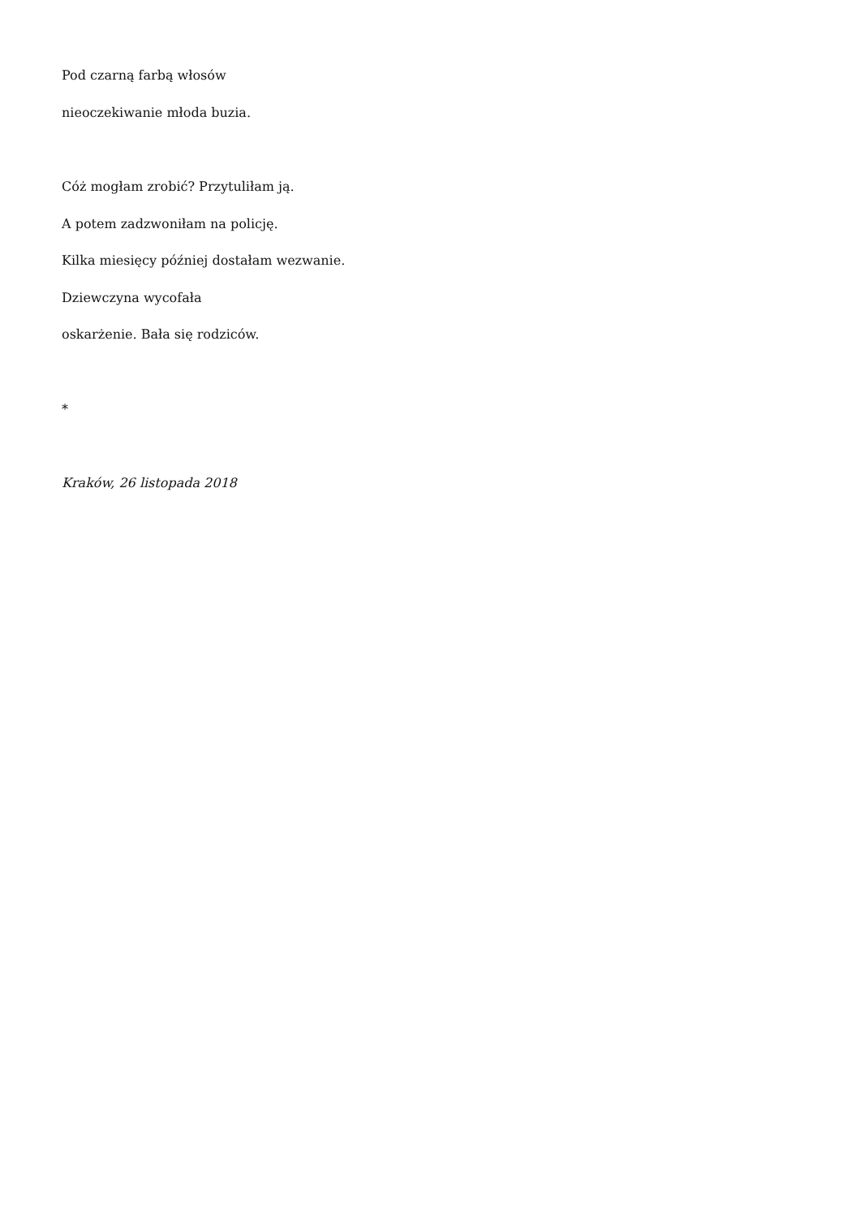Pod czarną farbą włosów
nieoczekiwanie młoda buzia.
Cóż mogłam zrobić? Przytuliłam ją.
A potem zadzwoniłam na policję.
Kilka miesięcy później dostałam wezwanie.
Dziewczyna wycofała
oskarżenie. Bała się rodziców.
*
Kraków, 26 listopada 2018